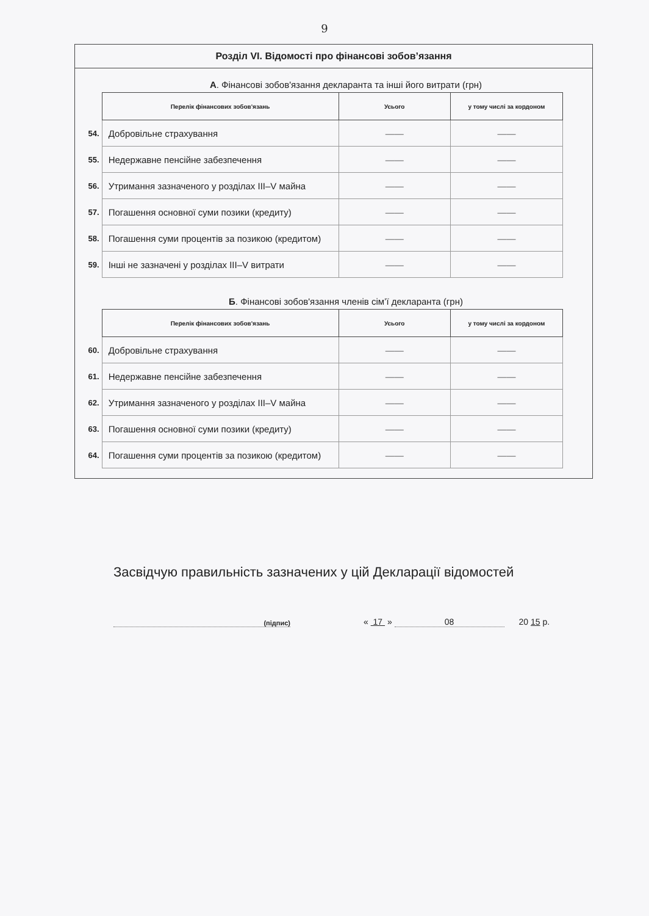9
Розділ VI. Відомості про фінансові зобов’язання
А. Фінансові зобов'язання декларанта та інші його витрати (грн)
| | Перелік фінансових зобов'язань | Усього | у тому числі за кордоном |
| 54. | Добровільне страхування | —— | —— |
| 55. | Недержавне пенсійне забезпечення | —— | —— |
| 56. | Утримання зазначеного у розділах III–V майна | —— | —— |
| 57. | Погашення основної суми позики (кредиту) | —— | —— |
| 58. | Погашення суми процентів за позикою (кредитом) | —— | —— |
| 59. | Інші не зазначені у розділах III–V витрати | —— | —— |
Б. Фінансові зобов'язання членів сім’ї декларанта (грн)
| | Перелік фінансових зобов'язань | Усього | у тому числі за кордоном |
| 60. | Добровільне страхування | —— | —— |
| 61. | Недержавне пенсійне забезпечення | —— | —— |
| 62. | Утримання зазначеного у розділах III–V майна | —— | —— |
| 63. | Погашення основної суми позики (кредиту) | —— | —— |
| 64. | Погашення суми процентів за позикою (кредитом) | —— | —— |
Засвідчую правильність зазначених у цій Декларації відомостей
(підпис)
« 17 » 08 20 15 р.